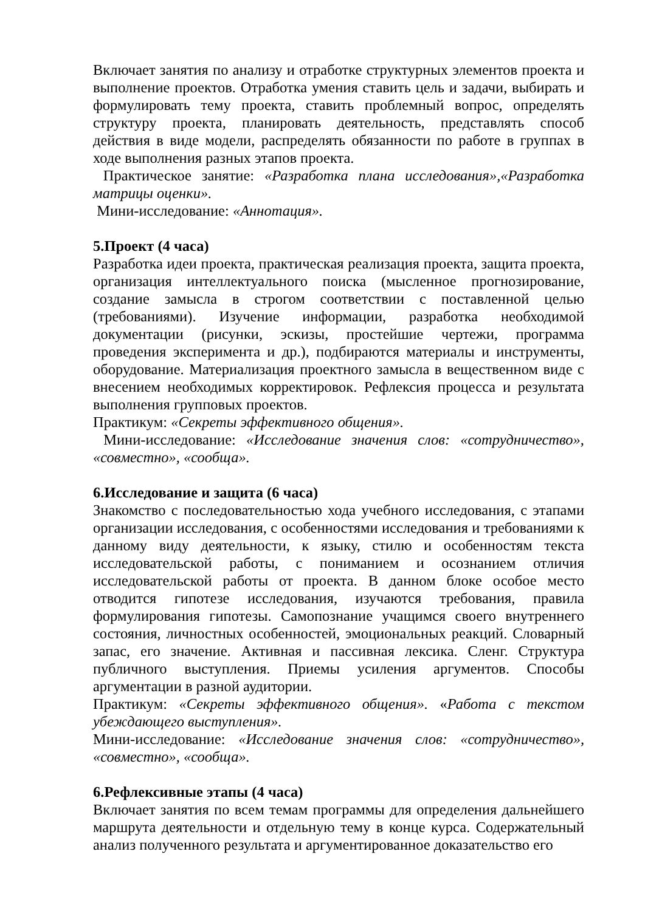Включает занятия по анализу и отработке структурных элементов проекта и выполнение проектов. Отработка умения ставить цель и задачи, выбирать и формулировать тему проекта, ставить проблемный вопрос, определять структуру проекта, планировать деятельность, представлять способ действия в виде модели, распределять обязанности по работе в группах в ходе выполнения разных этапов проекта.
Практическое занятие: «Разработка плана исследования»,«Разработка матрицы оценки».
Мини-исследование: «Аннотация».
5.Проект (4 часа)
Разработка идеи проекта, практическая реализация проекта, защита проекта, организация интеллектуального поиска (мысленное прогнозирование, создание замысла в строгом соответствии с поставленной целью (требованиями). Изучение информации, разработка необходимой документации (рисунки, эскизы, простейшие чертежи, программа проведения эксперимента и др.), подбираются материалы и инструменты, оборудование. Материализация проектного замысла в вещественном виде с внесением необходимых корректировок. Рефлексия процесса и результата выполнения групповых проектов.
Практикум: «Секреты эффективного общения».
Мини-исследование: «Исследование значения слов: «сотрудничество», «совместно», «сообща».
6.Исследование и защита (6 часа)
Знакомство с последовательностью хода учебного исследования, с этапами организации исследования, с особенностями исследования и требованиями к данному виду деятельности, к языку, стилю и особенностям текста исследовательской работы, с пониманием и осознанием отличия исследовательской работы от проекта. В данном блоке особое место отводится гипотезе исследования, изучаются требования, правила формулирования гипотезы. Самопознание учащимся своего внутреннего состояния, личностных особенностей, эмоциональных реакций. Словарный запас, его значение. Активная и пассивная лексика. Сленг. Структура публичного выступления. Приемы усиления аргументов. Способы аргументации в разной аудитории.
Практикум: «Секреты эффективного общения». «Работа с текстом убеждающего выступления».
Мини-исследование: «Исследование значения слов: «сотрудничество», «совместно», «сообща».
6.Рефлексивные этапы (4 часа)
Включает занятия по всем темам программы для определения дальнейшего маршрута деятельности и отдельную тему в конце курса. Содержательный анализ полученного результата и аргументированное доказательство его